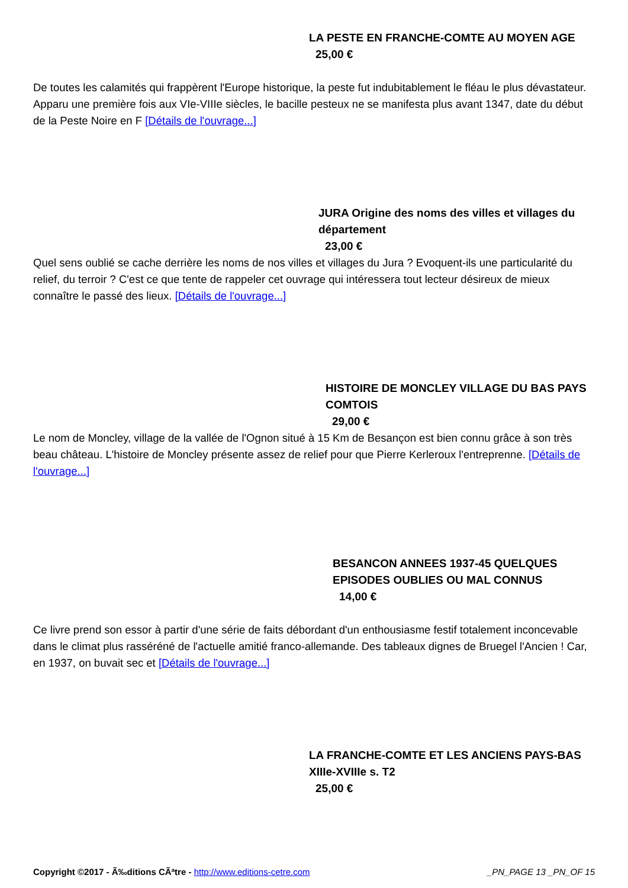LA PESTE EN FRANCHE-COMTE AU MOYEN AGE
25,00 €
De toutes les calamités qui frappèrent l'Europe historique, la peste fut indubitablement le fléau le plus dévastateur. Apparu une première fois aux VIe-VIIIe siècles, le bacille pesteux ne se manifesta plus avant 1347, date du début de la Peste Noire en F [Détails de l'ouvrage...]
JURA Origine des noms des villes et villages du département
23,00 €
Quel sens oublié se cache derrière les noms de nos villes et villages du Jura ? Evoquent-ils une particularité du relief, du terroir ? C'est ce que tente de rappeler cet ouvrage qui intéressera tout lecteur désireux de mieux connaître le passé des lieux. [Détails de l'ouvrage...]
HISTOIRE DE MONCLEY VILLAGE DU BAS PAYS COMTOIS
29,00 €
Le nom de Moncley, village de la vallée de l'Ognon situé à 15 Km de Besançon est bien connu grâce à son très beau château. L'histoire de Moncley présente assez de relief pour que Pierre Kerleroux l'entreprenne. [Détails de l'ouvrage...]
BESANCON ANNEES 1937-45 QUELQUES EPISODES OUBLIES OU MAL CONNUS
14,00 €
Ce livre prend son essor à partir d'une série de faits débordant d'un enthousiasme festif totalement inconcevable dans le climat plus rasséréné de l'actuelle amitié franco-allemande. Des tableaux dignes de Bruegel l'Ancien ! Car, en 1937, on buvait sec et [Détails de l'ouvrage...]
LA FRANCHE-COMTE ET LES ANCIENS PAYS-BAS XIIIe-XVIIIe s. T2
25,00 €
Copyright ©2017 - Ã‰ditions CÃªtre - http://www.editions-cetre.com _PN_PAGE 13 _PN_OF 15